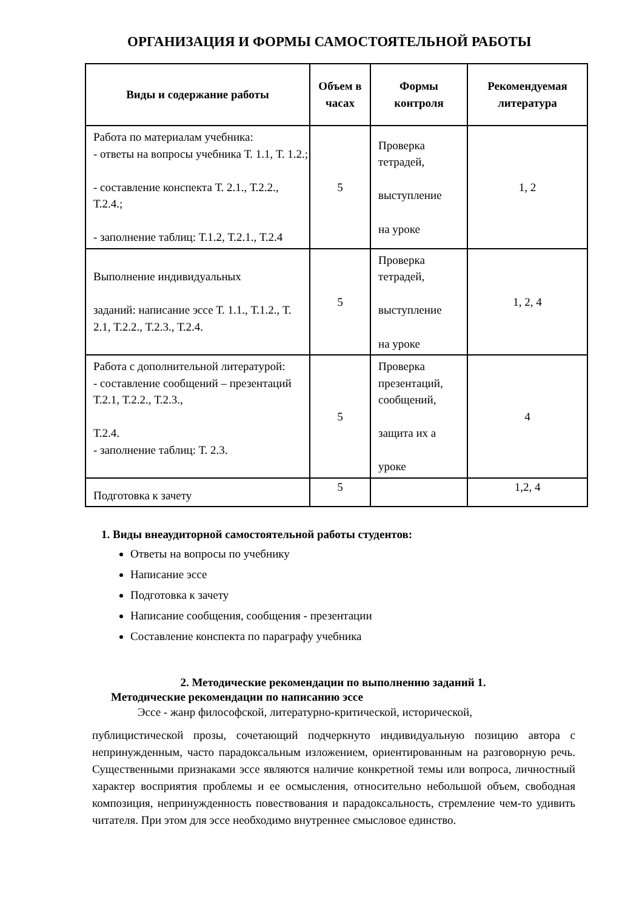ОРГАНИЗАЦИЯ И ФОРМЫ САМОСТОЯТЕЛЬНОЙ РАБОТЫ
| Виды и содержание работы | Объем в часах | Формы контроля | Рекомендуемая литература |
| --- | --- | --- | --- |
| Работа по материалам учебника: - ответы на вопросы учебника Т. 1.1, Т. 1.2.; - составление конспекта Т. 2.1., Т.2.2., Т.2.4.; - заполнение таблиц: Т.1.2, Т.2.1., Т.2.4 | 5 | Проверка тетрадей, выступление на уроке | 1, 2 |
| Выполнение индивидуальных заданий: написание эссе Т. 1.1., Т.1.2., Т. 2.1, Т.2.2., Т.2.3., Т.2.4. | 5 | Проверка тетрадей, выступление на уроке | 1, 2, 4 |
| Работа с дополнительной литературой: - составление сообщений – презентаций Т.2.1, Т.2.2., Т.2.3., Т.2.4. - заполнение таблиц: Т. 2.3. | 5 | Проверка презентаций, сообщений, защита их а уроке | 4 |
| Подготовка к зачету | 5 | | 1,2, 4 |
1. Виды внеаудиторной самостоятельной работы студентов:
Ответы на вопросы по учебнику
Написание эссе
Подготовка к зачету
Написание сообщения, сообщения - презентации
Составление конспекта по параграфу учебника
2. Методические рекомендации по выполнению заданий 1.
Методические рекомендации по написанию эссе
Эссе - жанр философской, литературно-критической, исторической,
публицистической прозы, сочетающий подчеркнуто индивидуальную позицию автора с непринужденным, часто парадоксальным изложением, ориентированным на разговорную речь. Существенными признаками эссе являются наличие конкретной темы или вопроса, личностный характер восприятия проблемы и ее осмысления, относительно небольшой объем, свободная композиция, непринужденность повествования и парадоксальность, стремление чем-то удивить читателя. При этом для эссе необходимо внутреннее смысловое единство.